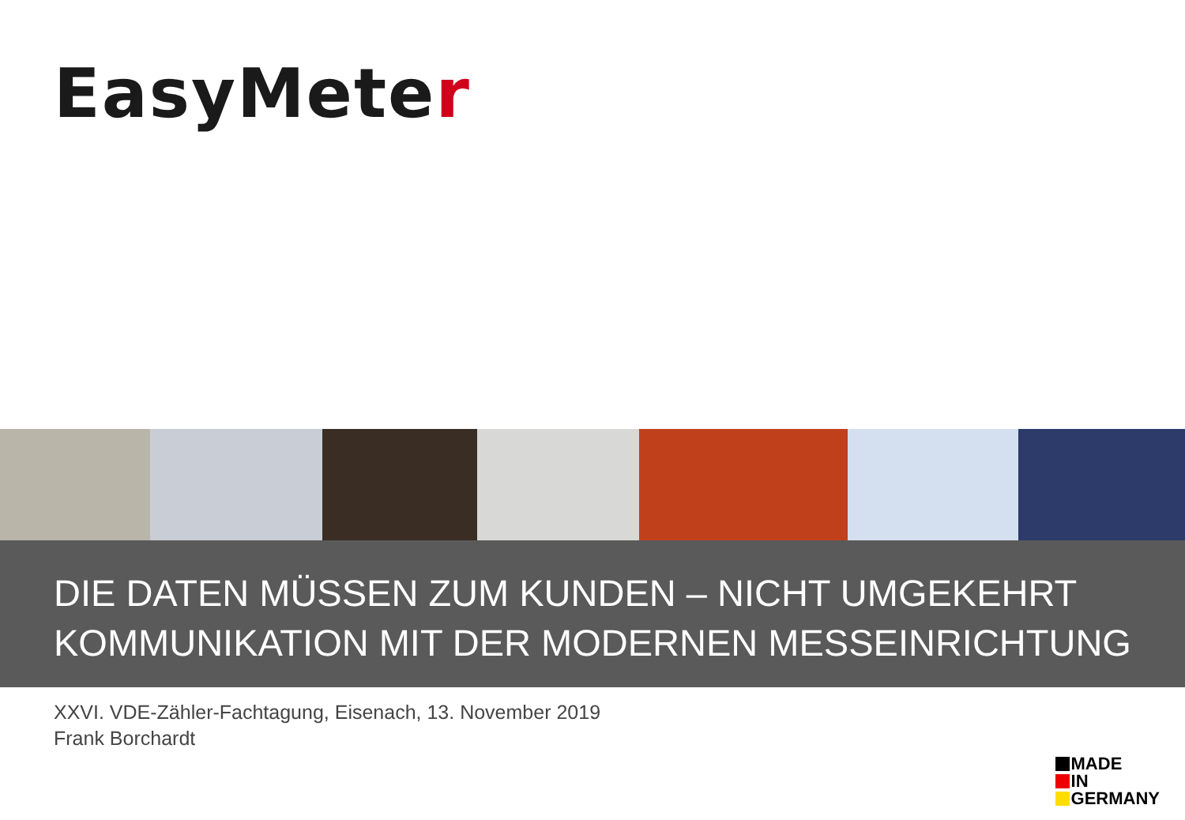EasyMeter
DIE DATEN MÜSSEN ZUM KUNDEN – NICHT UMGEKEHRT
KOMMUNIKATION MIT DER MODERNEN MESSEINRICHTUNG
XXVI. VDE-Zähler-Fachtagung, Eisenach, 13. November 2019
Frank Borchardt
MADE
IN
GERMANY